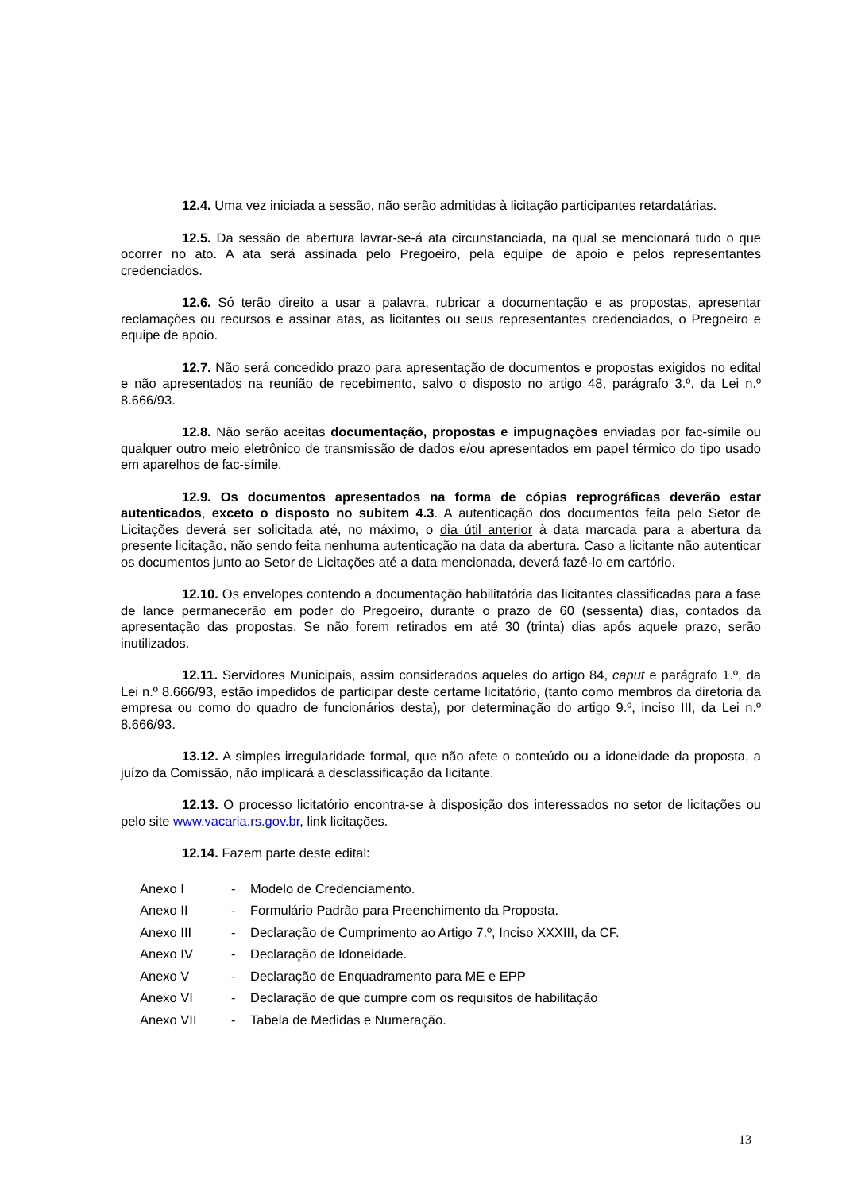12.4. Uma vez iniciada a sessão, não serão admitidas à licitação participantes retardatárias.
12.5. Da sessão de abertura lavrar-se-á ata circunstanciada, na qual se mencionará tudo o que ocorrer no ato. A ata será assinada pelo Pregoeiro, pela equipe de apoio e pelos representantes credenciados.
12.6. Só terão direito a usar a palavra, rubricar a documentação e as propostas, apresentar reclamações ou recursos e assinar atas, as licitantes ou seus representantes credenciados, o Pregoeiro e equipe de apoio.
12.7. Não será concedido prazo para apresentação de documentos e propostas exigidos no edital e não apresentados na reunião de recebimento, salvo o disposto no artigo 48, parágrafo 3.º, da Lei n.º 8.666/93.
12.8. Não serão aceitas documentação, propostas e impugnações enviadas por fac-símile ou qualquer outro meio eletrônico de transmissão de dados e/ou apresentados em papel térmico do tipo usado em aparelhos de fac-símile.
12.9. Os documentos apresentados na forma de cópias reprográficas deverão estar autenticados, exceto o disposto no subitem 4.3. A autenticação dos documentos feita pelo Setor de Licitações deverá ser solicitada até, no máximo, o dia útil anterior à data marcada para a abertura da presente licitação, não sendo feita nenhuma autenticação na data da abertura. Caso a licitante não autenticar os documentos junto ao Setor de Licitações até a data mencionada, deverá fazê-lo em cartório.
12.10. Os envelopes contendo a documentação habilitatória das licitantes classificadas para a fase de lance permanecerão em poder do Pregoeiro, durante o prazo de 60 (sessenta) dias, contados da apresentação das propostas. Se não forem retirados em até 30 (trinta) dias após aquele prazo, serão inutilizados.
12.11. Servidores Municipais, assim considerados aqueles do artigo 84, caput e parágrafo 1.º, da Lei n.º 8.666/93, estão impedidos de participar deste certame licitatório, (tanto como membros da diretoria da empresa ou como do quadro de funcionários desta), por determinação do artigo 9.º, inciso III, da Lei n.º 8.666/93.
13.12. A simples irregularidade formal, que não afete o conteúdo ou a idoneidade da proposta, a juízo da Comissão, não implicará a desclassificação da licitante.
12.13. O processo licitatório encontra-se à disposição dos interessados no setor de licitações ou pelo site www.vacaria.rs.gov.br, link licitações.
12.14. Fazem parte deste edital:
| Anexo I | - | Modelo de Credenciamento. |
| Anexo II | - | Formulário Padrão para Preenchimento da Proposta. |
| Anexo III | - | Declaração de Cumprimento ao Artigo 7.º, Inciso XXXIII, da CF. |
| Anexo IV | - | Declaração de Idoneidade. |
| Anexo V | - | Declaração de Enquadramento para ME e EPP |
| Anexo VI | - | Declaração de que cumpre com os requisitos de habilitação |
| Anexo VII | - | Tabela de Medidas e Numeração. |
13